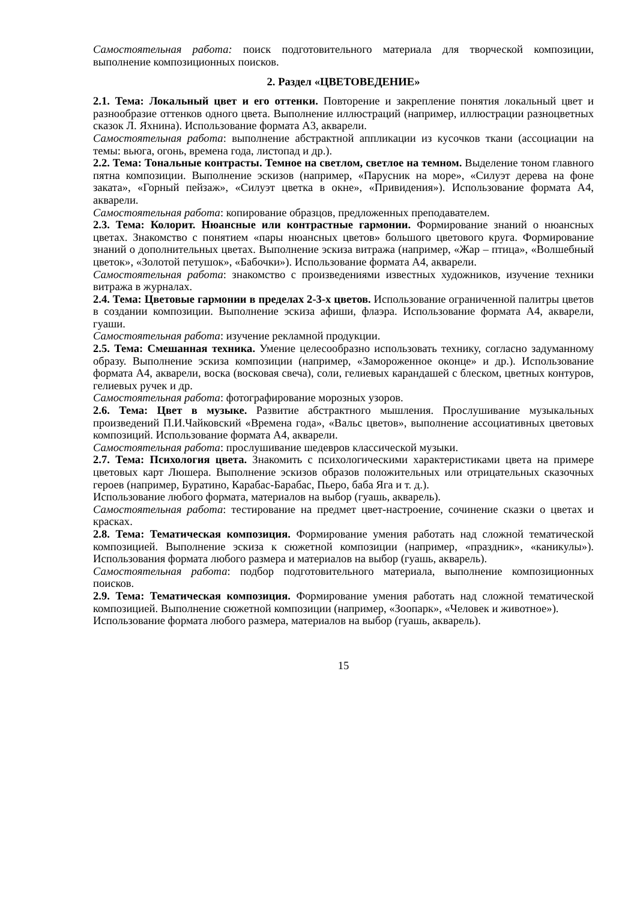Самостоятельная работа: поиск подготовительного материала для творческой композиции, выполнение композиционных поисков.
2. Раздел «ЦВЕТОВЕДЕНИЕ»
2.1. Тема: Локальный цвет и его оттенки. Повторение и закрепление понятия локальный цвет и разнообразие оттенков одного цвета. Выполнение иллюстраций (например, иллюстрации разноцветных сказок Л. Яхнина). Использование формата А3, акварели.
Самостоятельная работа: выполнение абстрактной аппликации из кусочков ткани (ассоциации на темы: вьюга, огонь, времена года, листопад и др.).
2.2. Тема: Тональные контрасты. Темное на светлом, светлое на темном. Выделение тоном главного пятна композиции. Выполнение эскизов (например, «Парусник на море», «Силуэт дерева на фоне заката», «Горный пейзаж», «Силуэт цветка в окне», «Привидения»). Использование формата А4, акварели.
Самостоятельная работа: копирование образцов, предложенных преподавателем.
2.3. Тема: Колорит. Нюансные или контрастные гармонии. Формирование знаний о нюансных цветах. Знакомство с понятием «пары нюансных цветов» большого цветового круга. Формирование знаний о дополнительных цветах. Выполнение эскиза витража (например, «Жар – птица», «Волшебный цветок», «Золотой петушок», «Бабочки»). Использование формата А4, акварели.
Самостоятельная работа: знакомство с произведениями известных художников, изучение техники витража в журналах.
2.4. Тема: Цветовые гармонии в пределах 2-3-х цветов. Использование ограниченной палитры цветов в создании композиции. Выполнение эскиза афиши, флаэра. Использование формата А4, акварели, гуаши.
Самостоятельная работа: изучение рекламной продукции.
2.5. Тема: Смешанная техника. Умение целесообразно использовать технику, согласно задуманному образу. Выполнение эскиза композиции (например, «Замороженное оконце» и др.). Использование формата А4, акварели, воска (восковая свеча), соли, гелиевых карандашей с блеском, цветных контуров, гелиевых ручек и др.
Самостоятельная работа: фотографирование морозных узоров.
2.6. Тема: Цвет в музыке. Развитие абстрактного мышления. Прослушивание музыкальных произведений П.И.Чайковский «Времена года», «Вальс цветов», выполнение ассоциативных цветовых композиций. Использование формата А4, акварели.
Самостоятельная работа: прослушивание шедевров классической музыки.
2.7. Тема: Психология цвета. Знакомить с психологическими характеристиками цвета на примере цветовых карт Люшера. Выполнение эскизов образов положительных или отрицательных сказочных героев (например, Буратино, Карабас-Барабас, Пьеро, баба Яга и т. д.).
Использование любого формата, материалов на выбор (гуашь, акварель).
Самостоятельная работа: тестирование на предмет цвет-настроение, сочинение сказки о цветах и красках.
2.8. Тема: Тематическая композиция. Формирование умения работать над сложной тематической композицией. Выполнение эскиза к сюжетной композиции (например, «праздник», «каникулы»). Использования формата любого размера и материалов на выбор (гуашь, акварель).
Самостоятельная работа: подбор подготовительного материала, выполнение композиционных поисков.
2.9. Тема: Тематическая композиция. Формирование умения работать над сложной тематической композицией. Выполнение сюжетной композиции (например, «Зоопарк», «Человек и животное»).
Использование формата любого размера, материалов на выбор (гуашь, акварель).
15